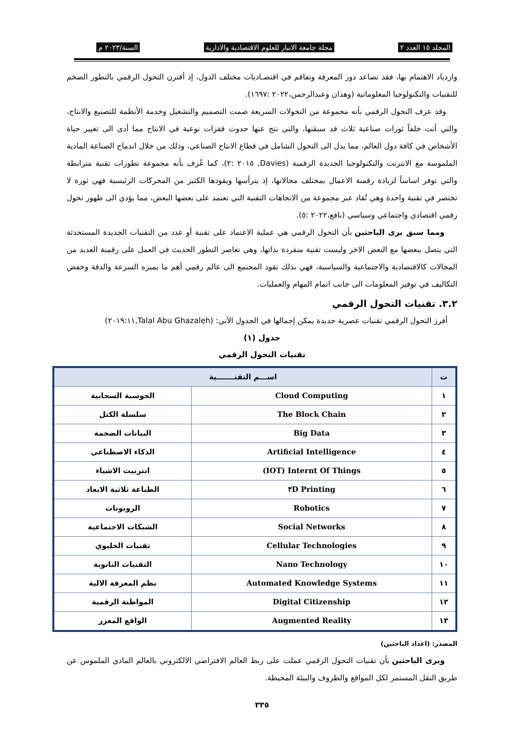المجلد ١٥ العدد ٢ مجلة جامعة الانبار للعلوم الاقتصادية والادارية السنة/٢٠٢٣ م
وازدياد الاهتمام بها، فقد تصاعد دور المعرفة وتفاقم في اقتصـاديات مختلف الدول، إذ أقترن التحول الرقمي بالتطور الضخم للتقنيات والتكنولوجيا المعلوماتية (وهدان وعبدالرحمن،٢٠٢٢ :١٦٩٧).
وقد عرف التحول الرقمي بأنه مجموعة من التحولات السريعة ضمت التصميم والتشغيل وخدمة الأنظمة للتصنيع والانتاج، والتي أتت خلفاً ثورات صناعية ثلاث قد سبقتها، والتي نتج عنها حدوث قفزات نوعية في الانتاج مما أدى الى تغيير حياة الأشخاص في كافة دول العالم، مما يدل الى التحول الشامل في قطاع الانتاج الصناعي، وذلك من خلال اندماج الصناعة المادية الملموسة مع الانترنت والتكنولوجيا الجديدة الرقمية (Davies, ٢٠١٥ :٢)، كما عُرف بأنه مجموعة تطورات تقنية مترابطة والتي توفر اساساً لزيادة رقمنة الاعمال بمختلف مجالاتها، إذ يترأسها ويقودها الكثير من المحركات الرئيسية فهي ثورة لا تختصر في تقنية واحدة وهي تُقاد عبر مجموعة من الاتجاهات التقنية التي تعتمد على بعضها البعض، مما يؤدي الى ظهور تحول رقمي اقتصادي واجتماعي وسياسي (نافع،٢٠٢٢ :٥).
ومما سبق يرى الباحثين بأن التحول الرقمي هي عملية الاعتماد على تقنية أو عدد من التقنيات الجديدة المستحدثة التي يتصل ببعضها مع البعض الاخر وليست تقنية منفردة بذاتها، وهي تعاصر التطور الحديث في العمل على رقمنة العديد من المجالات كالاقتصادية والاجتماعية والسياسية، فهي بذلك تقود المجتمع الى عالم رقمي أهم ما يميزه السرعة والدقة وخفض التكاليف في توفير المعلومات الى جانب اتمام المهام والعمليات.
٣.٢. تقنيات التحول الرقمي
أفرز التحول الرقمي تقنيات عصرية جديدة يمكن إجمالها في الجدول الآتي: (Talal Abu Ghazaleh,٢٠١٩:١١)
جدول (١)
تقنيات التحول الرقمي
| ت | اســـم التقنـــــــية | |
| --- | --- | --- |
| ١ | Cloud Computing | الحوسبة السحابية |
| ٢ | The Block Chain | سلسلة الكتل |
| ٣ | Big Data | البيانات الضخمة |
| ٤ | Artificial Intelligence | الذكاء الاصطناعي |
| ٥ | (IOT) Internt Of Things | انترنيت الاشياء |
| ٦ | ٣D Printing | الطباعة ثلاثية الابعاد |
| ٧ | Robotics | الروبوتات |
| ٨ | Social Networks | الشبكات الاجتماعية |
| ٩ | Cellular Technologies | تقنيات الخليوي |
| ١٠ | Nano Technology | التقنيات النانوية |
| ١١ | Automated Knowledge Systems | نظم المعرفة الالية |
| ١٢ | Digital Citizenship | المواطنة الرقمية |
| ١٣ | Augmented Reality | الواقع المعزز |
المصدر: (اعداد الباحثين)
ويرى الباحثين بأن تقنيات التحول الرقمي عملت على ربط العالم الافتراضي الالكتروني بالعالم المادي الملموس عن طريق النقل المستمر لكل المواقع والظروف والبيئة المحيطة.
٣٣٥